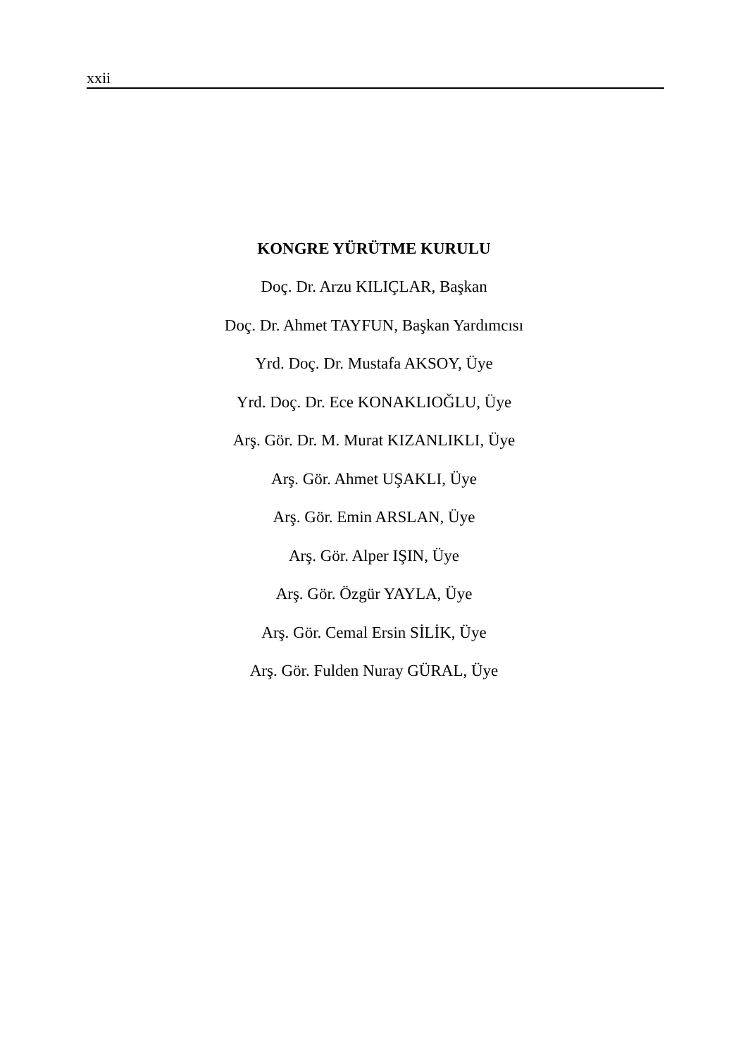xxii
KONGRE YÜRÜTME KURULU
Doç. Dr. Arzu KILIÇLAR, Başkan
Doç. Dr. Ahmet TAYFUN, Başkan Yardımcısı
Yrd. Doç. Dr. Mustafa AKSOY, Üye
Yrd. Doç. Dr. Ece KONAKLIOĞLU, Üye
Arş. Gör. Dr. M. Murat KIZANLIKLI, Üye
Arş. Gör. Ahmet UŞAKLI, Üye
Arş. Gör. Emin ARSLAN, Üye
Arş. Gör. Alper IŞIN, Üye
Arş. Gör. Özgür YAYLA, Üye
Arş. Gör. Cemal Ersin SİLİK, Üye
Arş. Gör. Fulden Nuray GÜRAL, Üye